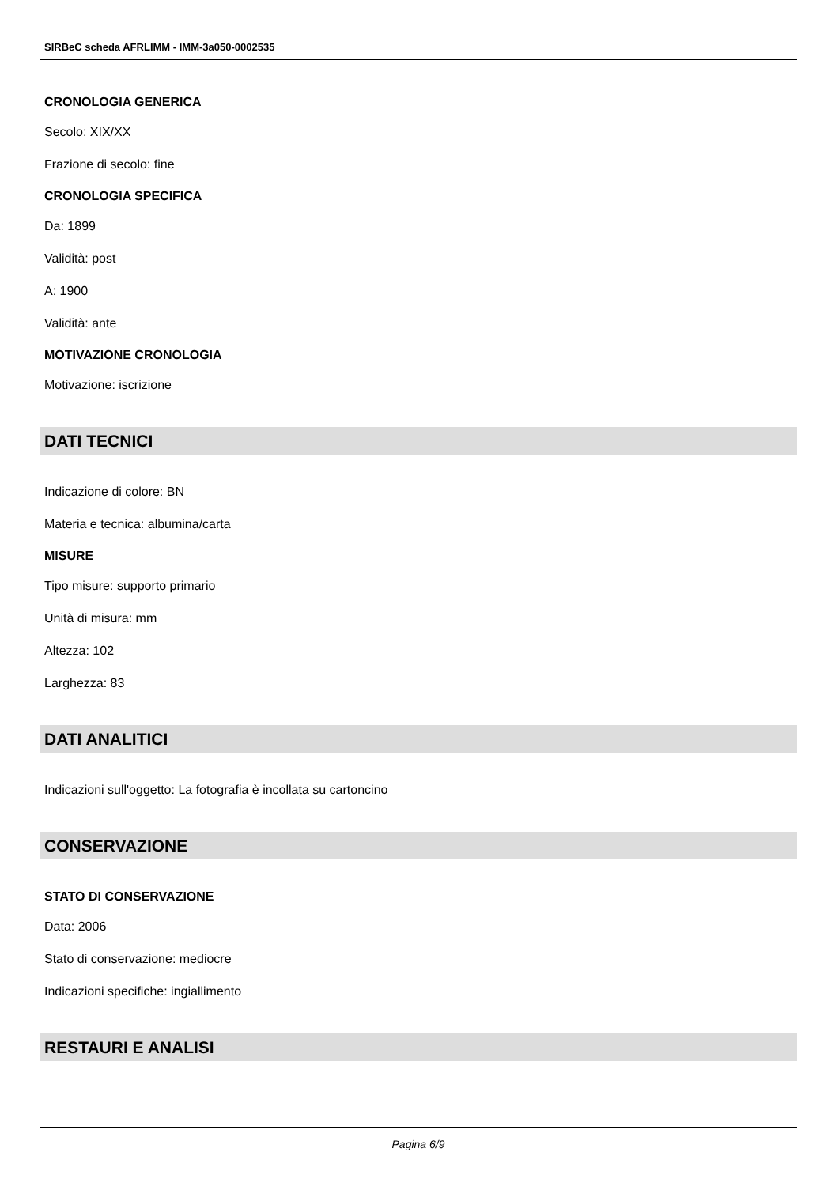SIRBeC scheda AFRLIMM - IMM-3a050-0002535
CRONOLOGIA GENERICA
Secolo: XIX/XX
Frazione di secolo: fine
CRONOLOGIA SPECIFICA
Da: 1899
Validità: post
A: 1900
Validità: ante
MOTIVAZIONE CRONOLOGIA
Motivazione: iscrizione
DATI TECNICI
Indicazione di colore: BN
Materia e tecnica: albumina/carta
MISURE
Tipo misure: supporto primario
Unità di misura: mm
Altezza: 102
Larghezza: 83
DATI ANALITICI
Indicazioni sull'oggetto: La fotografia è incollata su cartoncino
CONSERVAZIONE
STATO DI CONSERVAZIONE
Data: 2006
Stato di conservazione: mediocre
Indicazioni specifiche: ingiallimento
RESTAURI E ANALISI
Pagina 6/9